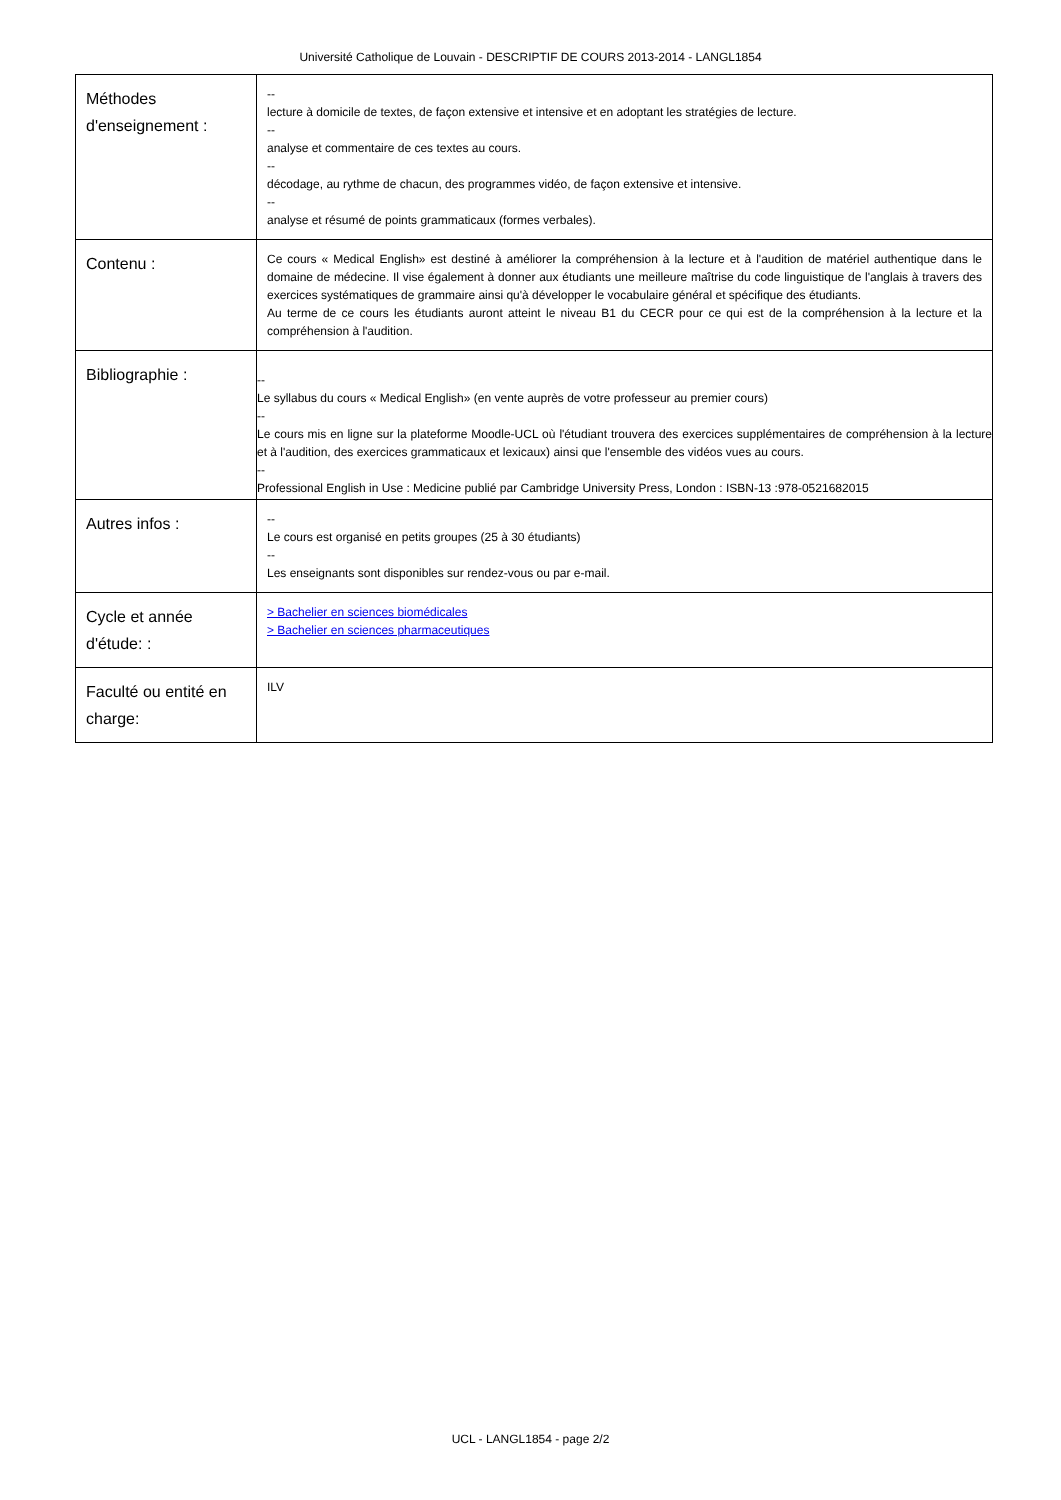Université Catholique de Louvain - DESCRIPTIF DE COURS 2013-2014 - LANGL1854
| Méthodes d'enseignement : | -- lecture à domicile de textes, de façon extensive et intensive et en adoptant les stratégies de lecture. -- analyse et commentaire de ces textes au cours. -- décodage, au rythme de chacun, des programmes vidéo, de façon extensive et intensive. -- analyse et résumé de points grammaticaux (formes verbales). |
| Contenu : | Ce cours « Medical English» est destiné à améliorer la compréhension à la lecture et à l'audition de matériel authentique dans le domaine de médecine. Il vise également à donner aux étudiants une meilleure maîtrise du code linguistique de l'anglais à travers des exercices systématiques de grammaire ainsi qu'à développer le vocabulaire général et spécifique des étudiants. Au terme de ce cours les étudiants auront atteint le niveau B1 du CECR pour ce qui est de la compréhension à la lecture et la compréhension à l'audition. |
| Bibliographie : | -- Le syllabus du cours « Medical English» (en vente auprès de votre professeur au premier cours) -- Le cours mis en ligne sur la plateforme Moodle-UCL où l'étudiant trouvera des exercices supplémentaires de compréhension à la lecture et à l'audition, des exercices grammaticaux et lexicaux) ainsi que l'ensemble des vidéos vues au cours. -- Professional English in Use : Medicine publié par Cambridge University Press, London : ISBN-13 :978-0521682015 |
| Autres infos : | -- Le cours est organisé en petits groupes (25 à 30 étudiants) -- Les enseignants sont disponibles sur rendez-vous ou par e-mail. |
| Cycle et année d'étude: : | > Bachelier en sciences biomédicales > Bachelier en sciences pharmaceutiques |
| Faculté ou entité en charge: | ILV |
UCL - LANGL1854 - page 2/2